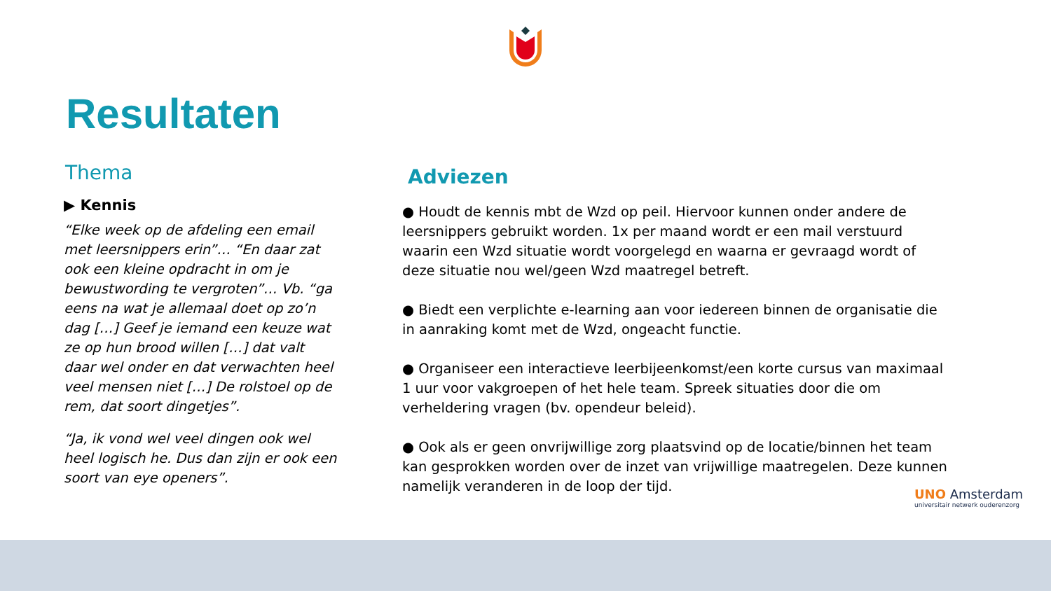Resultaten
Thema
▶ Kennis
“Elke week op de afdeling een email met leersnippers erin”… “En daar zat ook een kleine opdracht in om je bewustwording te vergroten”… Vb. “ga eens na wat je allemaal doet op zo’n dag […] Geef je iemand een keuze wat ze op hun brood willen […] dat valt daar wel onder en dat verwachten heel veel mensen niet […] De rolstoel op de rem, dat soort dingetjes”.
“Ja, ik vond wel veel dingen ook wel heel logisch he. Dus dan zijn er ook een soort van eye openers”.
Adviezen
● Houdt de kennis mbt de Wzd op peil. Hiervoor kunnen onder andere de leersnippers gebruikt worden. 1x per maand wordt er een mail verstuurd waarin een Wzd situatie wordt voorgelegd en waarna er gevraagd wordt of deze situatie nou wel/geen Wzd maatregel betreft.
● Biedt een verplichte e-learning aan voor iedereen binnen de organisatie die in aanraking komt met de Wzd, ongeacht functie.
● Organiseer een interactieve leerbijeenkomst/een korte cursus van maximaal 1 uur voor vakgroepen of het hele team. Spreek situaties door die om verheldering vragen (bv. opendeur beleid).
● Ook als er geen onvrijwillige zorg plaatsvind op de locatie/binnen het team kan gesprokken worden over de inzet van vrijwillige maatregelen. Deze kunnen namelijk veranderen in de loop der tijd.
UNO Amsterdam
universitair netwerk ouderenzorg